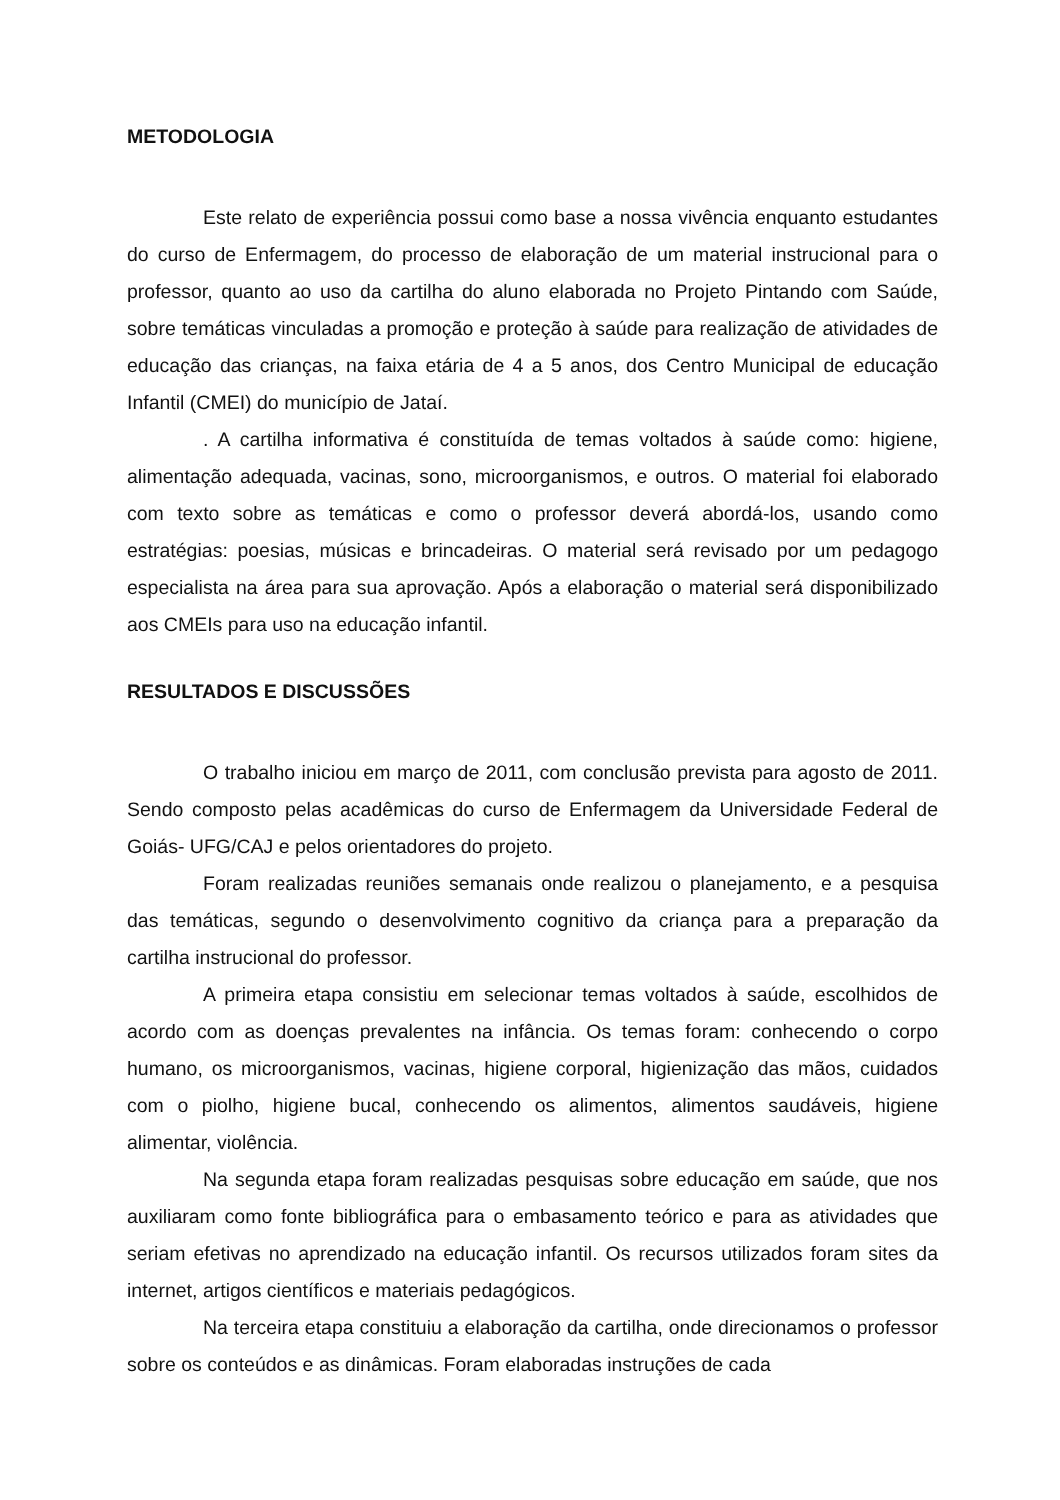METODOLOGIA
Este relato de experiência possui como base a nossa vivência enquanto estudantes do curso de Enfermagem, do processo de elaboração de um material instrucional para o professor, quanto ao uso da cartilha do aluno elaborada no Projeto Pintando com Saúde, sobre temáticas vinculadas a promoção e proteção à saúde para realização de atividades de educação das crianças, na faixa etária de 4 a 5 anos, dos Centro Municipal de educação Infantil (CMEI) do município de Jataí.
. A cartilha informativa é constituída de temas voltados à saúde como: higiene, alimentação adequada, vacinas, sono, microorganismos, e outros. O material foi elaborado com texto sobre as temáticas e como o professor deverá abordá-los, usando como estratégias: poesias, músicas e brincadeiras. O material será revisado por um pedagogo especialista na área para sua aprovação. Após a elaboração o material será disponibilizado aos CMEIs para uso na educação infantil.
RESULTADOS E DISCUSSÕES
O trabalho iniciou em março de 2011, com conclusão prevista para agosto de 2011. Sendo composto pelas acadêmicas do curso de Enfermagem da Universidade Federal de Goiás- UFG/CAJ e pelos orientadores do projeto.
Foram realizadas reuniões semanais onde realizou o planejamento, e a pesquisa das temáticas, segundo o desenvolvimento cognitivo da criança para a preparação da cartilha instrucional do professor.
A primeira etapa consistiu em selecionar temas voltados à saúde, escolhidos de acordo com as doenças prevalentes na infância. Os temas foram: conhecendo o corpo humano, os microorganismos, vacinas, higiene corporal, higienização das mãos, cuidados com o piolho, higiene bucal, conhecendo os alimentos, alimentos saudáveis, higiene alimentar, violência.
Na segunda etapa foram realizadas pesquisas sobre educação em saúde, que nos auxiliaram como fonte bibliográfica para o embasamento teórico e para as atividades que seriam efetivas no aprendizado na educação infantil. Os recursos utilizados foram sites da internet, artigos científicos e materiais pedagógicos.
Na terceira etapa constituiu a elaboração da cartilha, onde direcionamos o professor sobre os conteúdos e as dinâmicas. Foram elaboradas instruções de cada